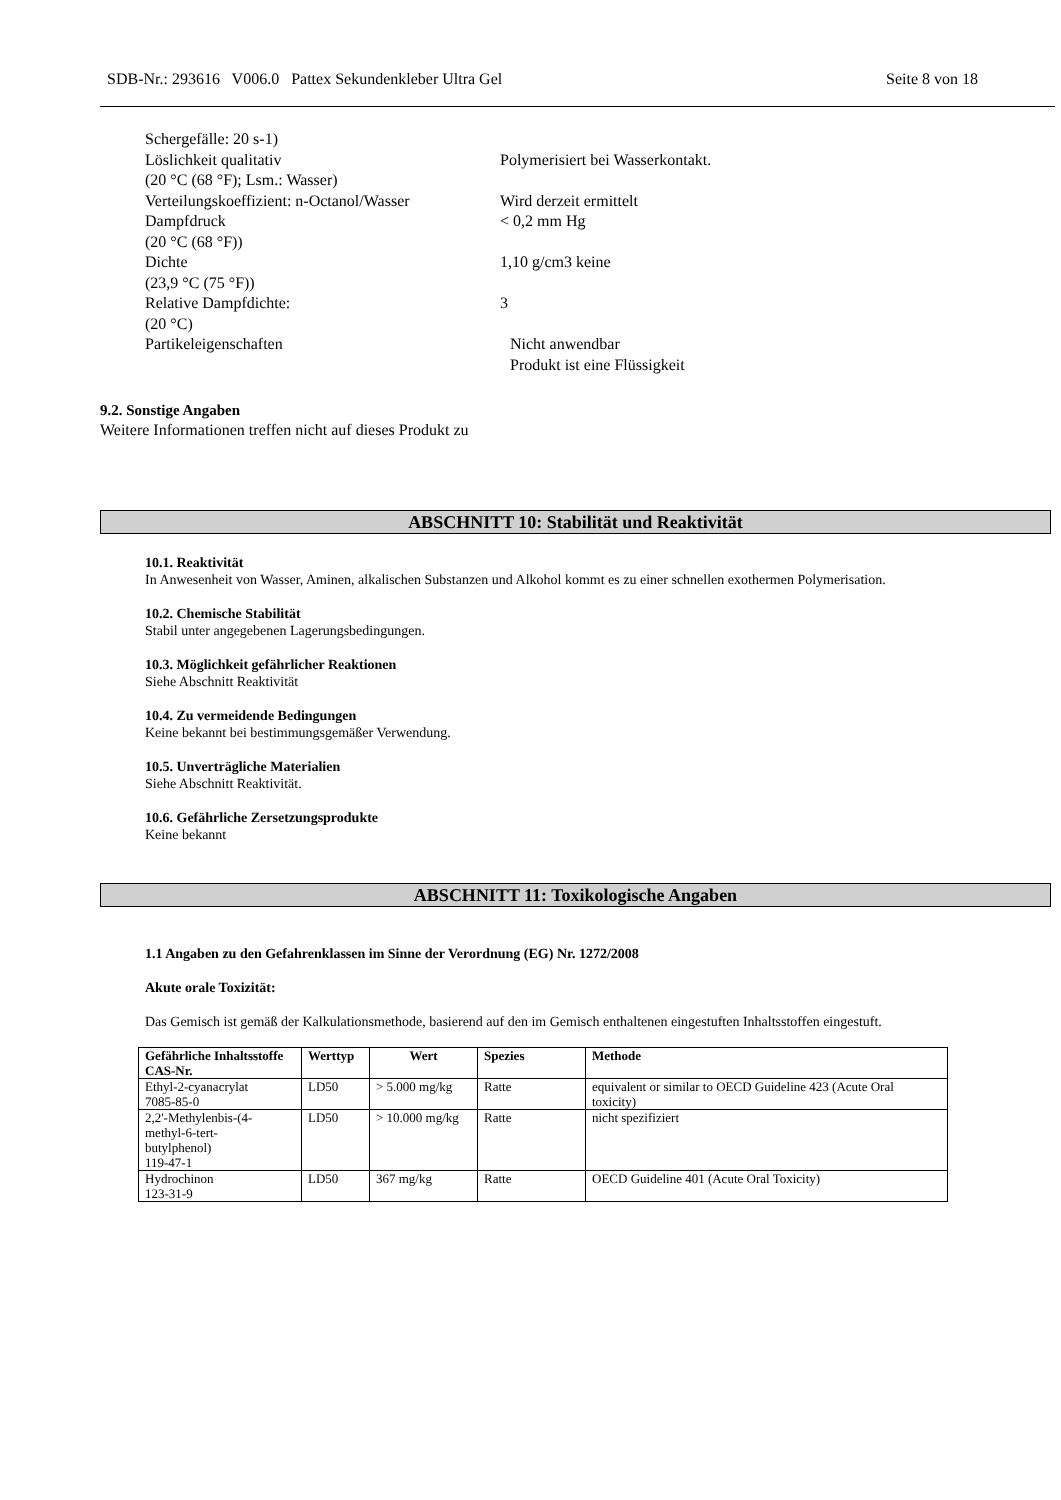SDB-Nr.: 293616 V006.0 Pattex Sekundenkleber Ultra Gel Seite 8 von 18
Schergefälle: 20 s-1)
Löslichkeit qualitativ
(20 °C (68 °F); Lsm.: Wasser)
Polymerisiert bei Wasserkontakt.
Verteilungskoeffizient: n-Octanol/Wasser
Wird derzeit ermittelt
Dampfdruck
(20 °C (68 °F))
< 0,2 mm Hg
Dichte
(23,9 °C (75 °F))
1,10 g/cm3 keine
Relative Dampfdichte:
(20 °C)
3
Partikeleigenschaften Nicht anwendbar
Produkt ist eine Flüssigkeit
9.2. Sonstige Angaben
Weitere Informationen treffen nicht auf dieses Produkt zu
ABSCHNITT 10: Stabilität und Reaktivität
10.1. Reaktivität
In Anwesenheit von Wasser, Aminen, alkalischen Substanzen und Alkohol kommt es zu einer schnellen exothermen Polymerisation.
10.2. Chemische Stabilität
Stabil unter angegebenen Lagerungsbedingungen.
10.3. Möglichkeit gefährlicher Reaktionen
Siehe Abschnitt Reaktivität
10.4. Zu vermeidende Bedingungen
Keine bekannt bei bestimmungsgemäßer Verwendung.
10.5. Unverträgliche Materialien
Siehe Abschnitt Reaktivität.
10.6. Gefährliche Zersetzungsprodukte
Keine bekannt
ABSCHNITT 11: Toxikologische Angaben
1.1 Angaben zu den Gefahrenklassen im Sinne der Verordnung (EG) Nr. 1272/2008
Akute orale Toxizität:
Das Gemisch ist gemäß der Kalkulationsmethode, basierend auf den im Gemisch enthaltenen eingestuften Inhaltsstoffen eingestuft.
| Gefährliche Inhaltsstoffe CAS-Nr. | Werttyp | Wert | Spezies | Methode |
| --- | --- | --- | --- | --- |
| Ethyl-2-cyanacrylat 7085-85-0 | LD50 | > 5.000 mg/kg | Ratte | equivalent or similar to OECD Guideline 423 (Acute Oral toxicity) |
| 2,2'-Methylenbis-(4- methyl-6-tert- butylphenol) 119-47-1 | LD50 | > 10.000 mg/kg | Ratte | nicht spezifiziert |
| Hydrochinon 123-31-9 | LD50 | 367 mg/kg | Ratte | OECD Guideline 401 (Acute Oral Toxicity) |